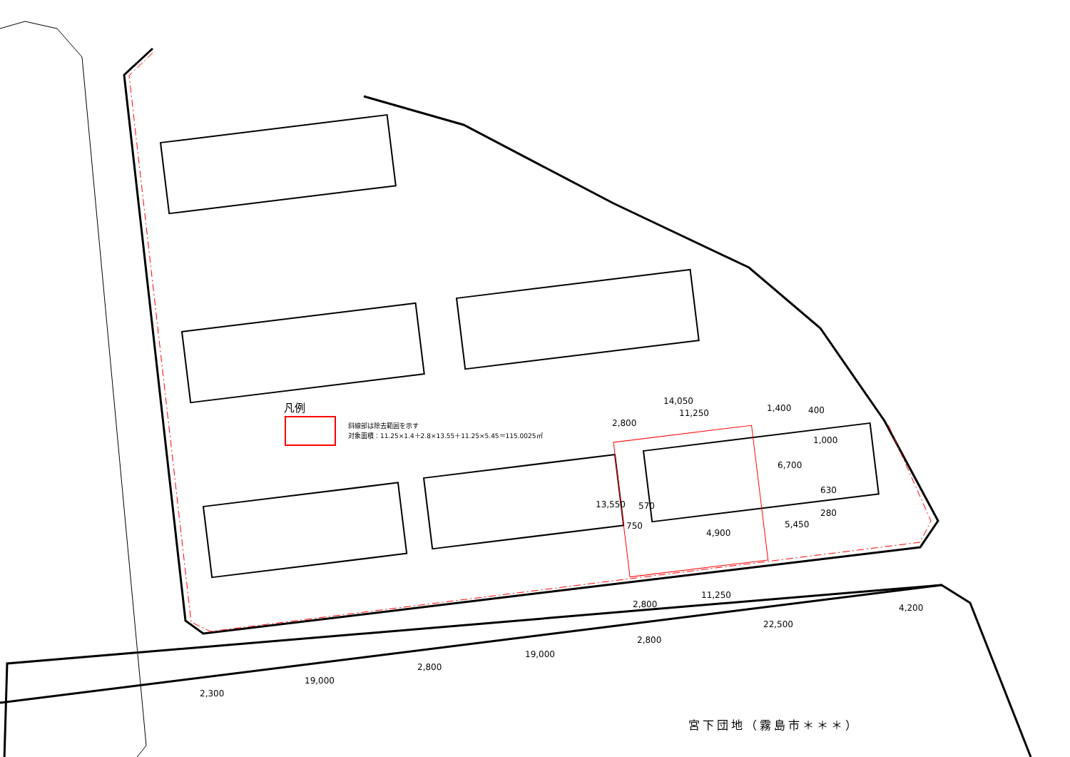凡例
斜線部は除去範囲を示す
対象面積：11.25×1.4＋2.8×13.55＋11.25×5.45＝115.0025㎡
14,050
11,250
2,800
1,400 400
1,000
6,700
630
280
5,450
13,550 570
750
4,900
11,250
2,800 4,200
22,500
2,800
19,000
2,800
19,000
2,300
宮下団地（霧島市＊＊＊）